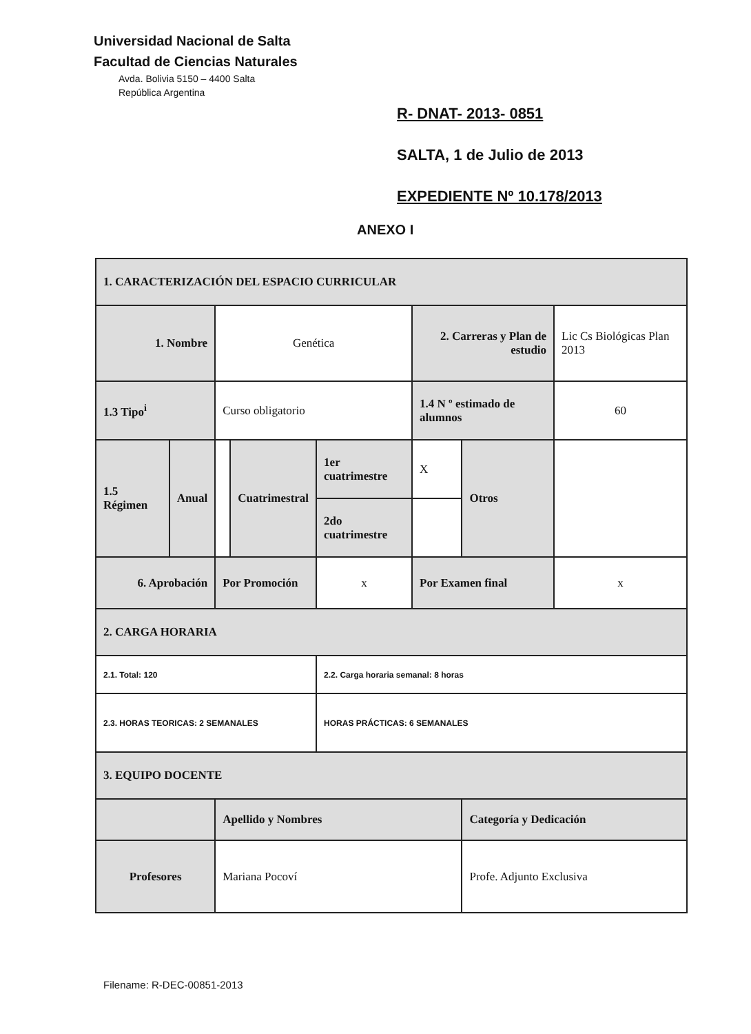Universidad Nacional de Salta
Facultad de Ciencias Naturales
Avda. Bolivia 5150 – 4400 Salta
República Argentina
R- DNAT- 2013- 0851
SALTA, 1 de Julio de 2013
EXPEDIENTE Nº 10.178/2013
ANEXO I
| 1. CARACTERIZACIÓN DEL ESPACIO CURRICULAR | | | | | | | |
| 1. Nombre | | Genética | | | 2. Carreras y Plan de estudio | | Lic Cs Biológicas Plan 2013 |
| 1.3 Tipo<sup>i</sup> | | Curso obligatorio | | | 1.4 N º estimado de alumnos | | 60 |
| 1.5 Régimen | Anual | | Cuatrimestral | 1er cuatrimestre | X | Otros | |
| | | | | 2do cuatrimestre | | | |
| 6. Aprobación | | Por Promoción | | x | Por Examen final | | x |
| 2. CARGA HORARIA | | | | | | | |
| 2.1. Total: 120 | | | | 2.2. Carga horaria semanal: 8 horas | | | |
| 2.3. HORAS TEORICAS: 2 SEMANALES | | | | HORAS PRÁCTICAS: 6 SEMANALES | | | |
| 3. EQUIPO DOCENTE | | | | | | | |
| | | Apellido y Nombres | | | | Categoría y Dedicación | |
| Profesores | | Mariana Pocoví | | | | Profe. Adjunto Exclusiva | |
Filename: R-DEC-00851-2013